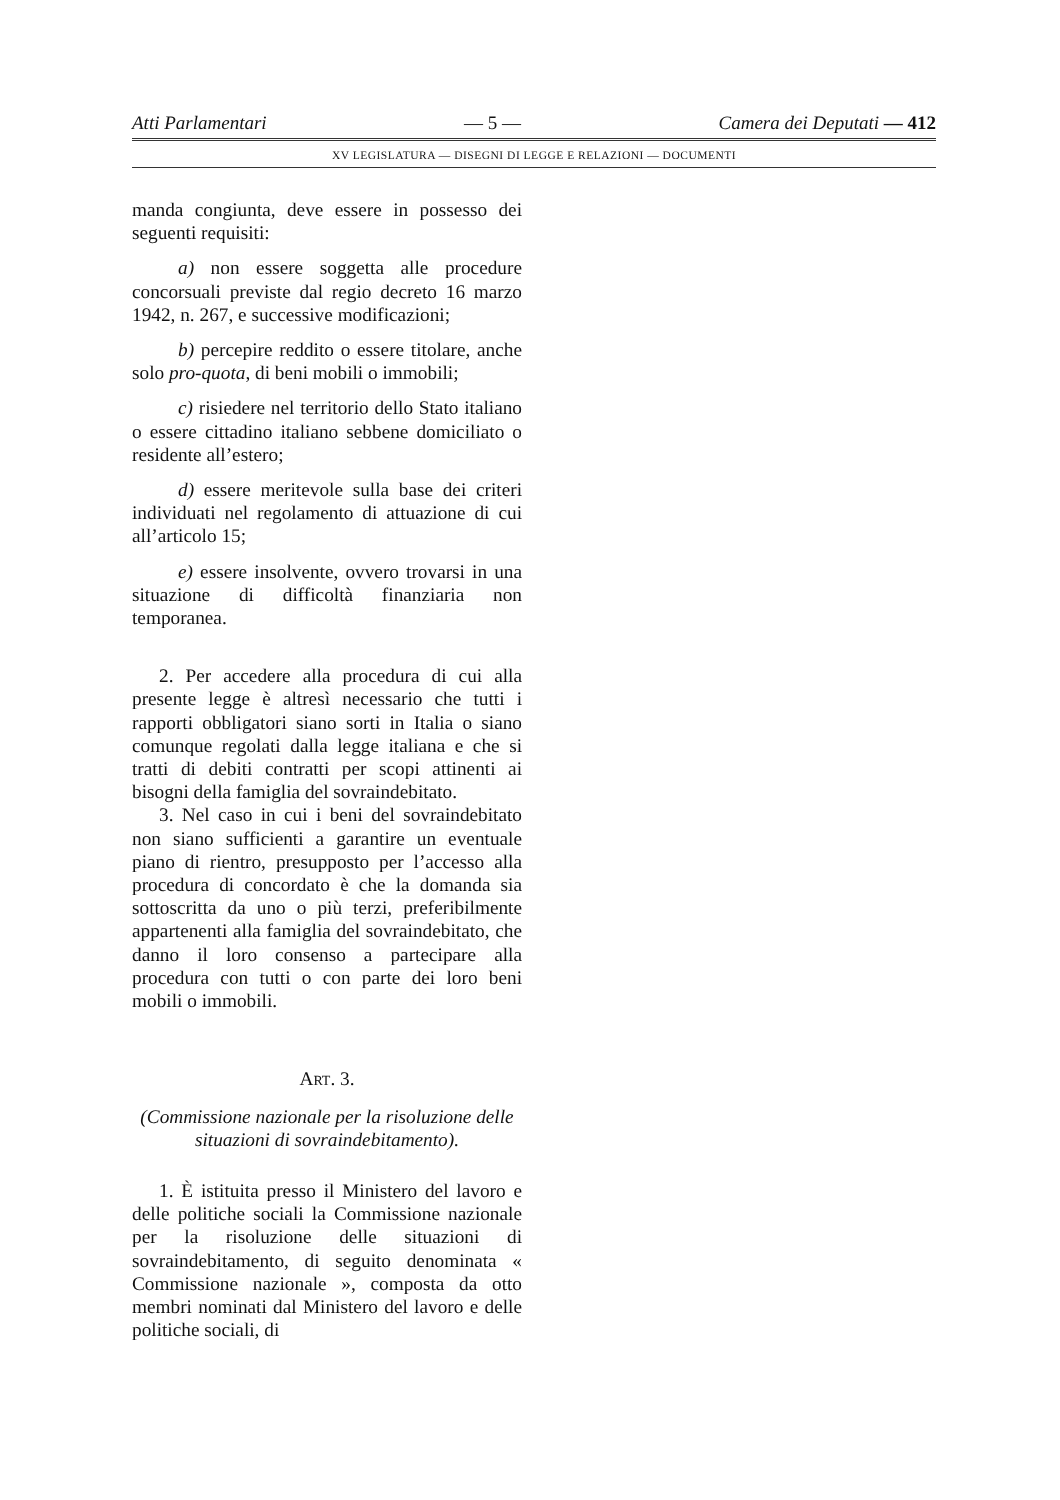Atti Parlamentari — 5 — Camera dei Deputati — 412
XV LEGISLATURA — DISEGNI DI LEGGE E RELAZIONI — DOCUMENTI
manda congiunta, deve essere in possesso dei seguenti requisiti:
a) non essere soggetta alle procedure concorsuali previste dal regio decreto 16 marzo 1942, n. 267, e successive modificazioni;
b) percepire reddito o essere titolare, anche solo pro-quota, di beni mobili o immobili;
c) risiedere nel territorio dello Stato italiano o essere cittadino italiano sebbene domiciliato o residente all’estero;
d) essere meritevole sulla base dei criteri individuati nel regolamento di attuazione di cui all’articolo 15;
e) essere insolvente, ovvero trovarsi in una situazione di difficoltà finanziaria non temporanea.
2. Per accedere alla procedura di cui alla presente legge è altresì necessario che tutti i rapporti obbligatori siano sorti in Italia o siano comunque regolati dalla legge italiana e che si tratti di debiti contratti per scopi attinenti ai bisogni della famiglia del sovraindebitato.
3. Nel caso in cui i beni del sovraindebitato non siano sufficienti a garantire un eventuale piano di rientro, presupposto per l’accesso alla procedura di concordato è che la domanda sia sottoscritta da uno o più terzi, preferibilmente appartenenti alla famiglia del sovraindebitato, che danno il loro consenso a partecipare alla procedura con tutti o con parte dei loro beni mobili o immobili.
ART. 3.
(Commissione nazionale per la risoluzione delle situazioni di sovraindebitamento).
1. È istituita presso il Ministero del lavoro e delle politiche sociali la Commissione nazionale per la risoluzione delle situazioni di sovraindebitamento, di seguito denominata « Commissione nazionale », composta da otto membri nominati dal Ministero del lavoro e delle politiche sociali, di